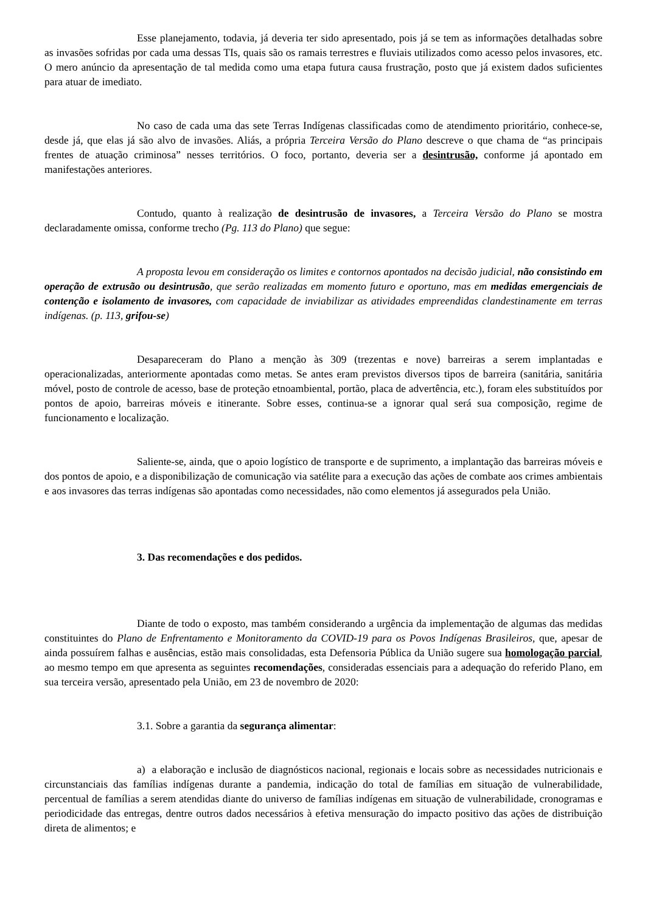Esse planejamento, todavia, já deveria ter sido apresentado, pois já se tem as informações detalhadas sobre as invasões sofridas por cada uma dessas TIs, quais são os ramais terrestres e fluviais utilizados como acesso pelos invasores, etc. O mero anúncio da apresentação de tal medida como uma etapa futura causa frustração, posto que já existem dados suficientes para atuar de imediato.
No caso de cada uma das sete Terras Indígenas classificadas como de atendimento prioritário, conhece-se, desde já, que elas já são alvo de invasões. Aliás, a própria Terceira Versão do Plano descreve o que chama de “as principais frentes de atuação criminosa” nesses territórios. O foco, portanto, deveria ser a desintrusão, conforme já apontado em manifestações anteriores.
Contudo, quanto à realização de desintrusão de invasores, a Terceira Versão do Plano se mostra declaradamente omissa, conforme trecho (Pg. 113 do Plano) que segue:
A proposta levou em consideração os limites e contornos apontados na decisão judicial, não consistindo em operação de extrusão ou desintrusão, que serão realizadas em momento futuro e oportuno, mas em medidas emergenciais de contenção e isolamento de invasores, com capacidade de inviabilizar as atividades empreendidas clandestinamente em terras indígenas. (p. 113, grifou-se)
Desapareceram do Plano a menção às 309 (trezentas e nove) barreiras a serem implantadas e operacionalizadas, anteriormente apontadas como metas. Se antes eram previstos diversos tipos de barreira (sanitária, sanitária móvel, posto de controle de acesso, base de proteção etnoambiental, portão, placa de advertência, etc.), foram eles substituídos por pontos de apoio, barreiras móveis e itinerante. Sobre esses, continua-se a ignorar qual será sua composição, regime de funcionamento e localização.
Saliente-se, ainda, que o apoio logístico de transporte e de suprimento, a implantação das barreiras móveis e dos pontos de apoio, e a disponibilização de comunicação via satélite para a execução das ações de combate aos crimes ambientais e aos invasores das terras indígenas são apontadas como necessidades, não como elementos já assegurados pela União.
3. Das recomendações e dos pedidos.
Diante de todo o exposto, mas também considerando a urgência da implementação de algumas das medidas constituintes do Plano de Enfrentamento e Monitoramento da COVID-19 para os Povos Indígenas Brasileiros, que, apesar de ainda possuírem falhas e ausências, estão mais consolidadas, esta Defensoria Pública da União sugere sua homologação parcial, ao mesmo tempo em que apresenta as seguintes recomendações, consideradas essenciais para a adequação do referido Plano, em sua terceira versão, apresentado pela União, em 23 de novembro de 2020:
3.1. Sobre a garantia da segurança alimentar:
a) a elaboração e inclusão de diagnósticos nacional, regionais e locais sobre as necessidades nutricionais e circunstanciais das famílias indígenas durante a pandemia, indicação do total de famílias em situação de vulnerabilidade, percentual de famílias a serem atendidas diante do universo de famílias indígenas em situação de vulnerabilidade, cronogramas e periodicidade das entregas, dentre outros dados necessários à efetiva mensuração do impacto positivo das ações de distribuição direta de alimentos; e